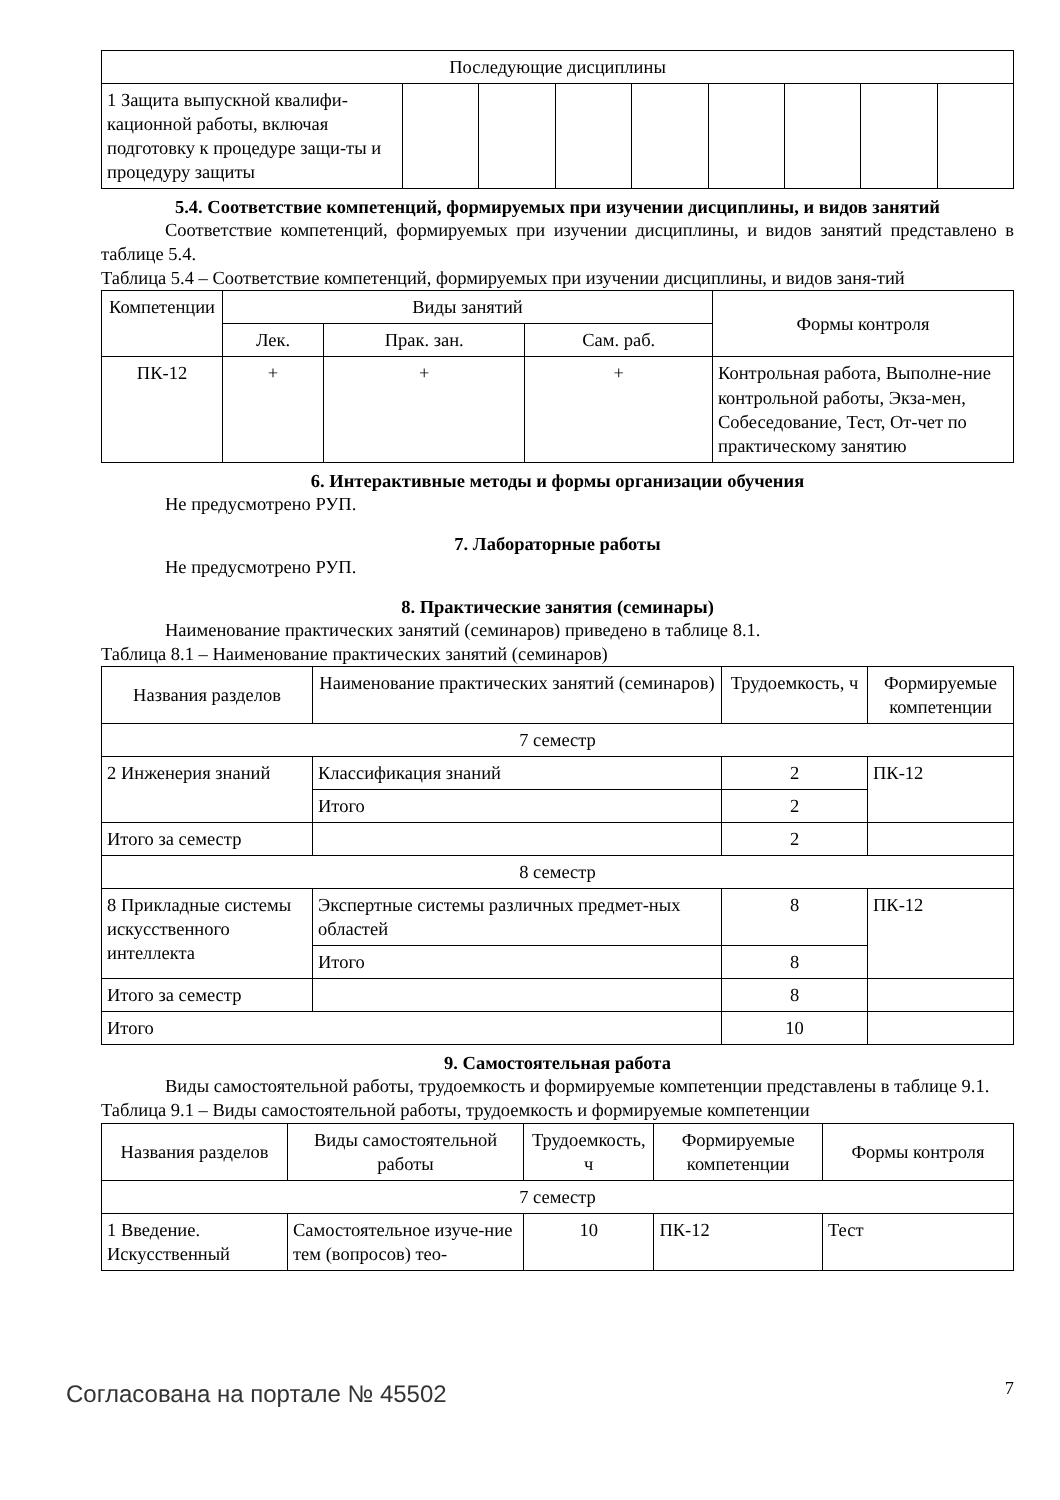| Последующие дисциплины | | | | | | | | |
| 1 Защита выпускной квалифи-кационной работы, включая подготовку к процедуре защи-ты и процедуру защиты | | | | | | | | |
5.4. Соответствие компетенций, формируемых при изучении дисциплины, и видов занятий
Соответствие компетенций, формируемых при изучении дисциплины, и видов занятий представлено в таблице 5.4.
Таблица 5.4 – Соответствие компетенций, формируемых при изучении дисциплины, и видов заня-тий
| Компетенции | Виды занятий | | | Формы контроля |
| | Лек. | Прак. зан. | Сам. раб. | |
| ПК-12 | + | + | + | Контрольная работа, Выполне-ние контрольной работы, Экза-мен, Собеседование, Тест, От-чет по практическому занятию |
6. Интерактивные методы и формы организации обучения
Не предусмотрено РУП.
7. Лабораторные работы
Не предусмотрено РУП.
8. Практические занятия (семинары)
Наименование практических занятий (семинаров) приведено в таблице 8.1.
Таблица 8.1 – Наименование практических занятий (семинаров)
| Названия разделов | Наименование практических занятий (семинаров) | Трудоемкость, ч | Формируемые компетенции |
| 7 семестр | | | |
| 2 Инженерия знаний | Классификация знаний | 2 | ПК-12 |
| | Итого | 2 | |
| Итого за семестр | | 2 | |
| 8 семестр | | | |
| 8 Прикладные системы искусственного интеллекта | Экспертные системы различных предмет-ных областей | 8 | ПК-12 |
| | Итого | 8 | |
| Итого за семестр | | 8 | |
| Итого | | 10 | |
9. Самостоятельная работа
Виды самостоятельной работы, трудоемкость и формируемые компетенции представлены в таблице 9.1.
Таблица 9.1 – Виды самостоятельной работы, трудоемкость и формируемые компетенции
| Названия разделов | Виды самостоятельной работы | Трудоемкость, ч | Формируемые компетенции | Формы контроля |
| 7 семестр | | | | |
| 1 Введение. Искусственный | Самостоятельное изуче-ние тем (вопросов) тео- | 10 | ПК-12 | Тест |
Согласована на портале № 45502 7